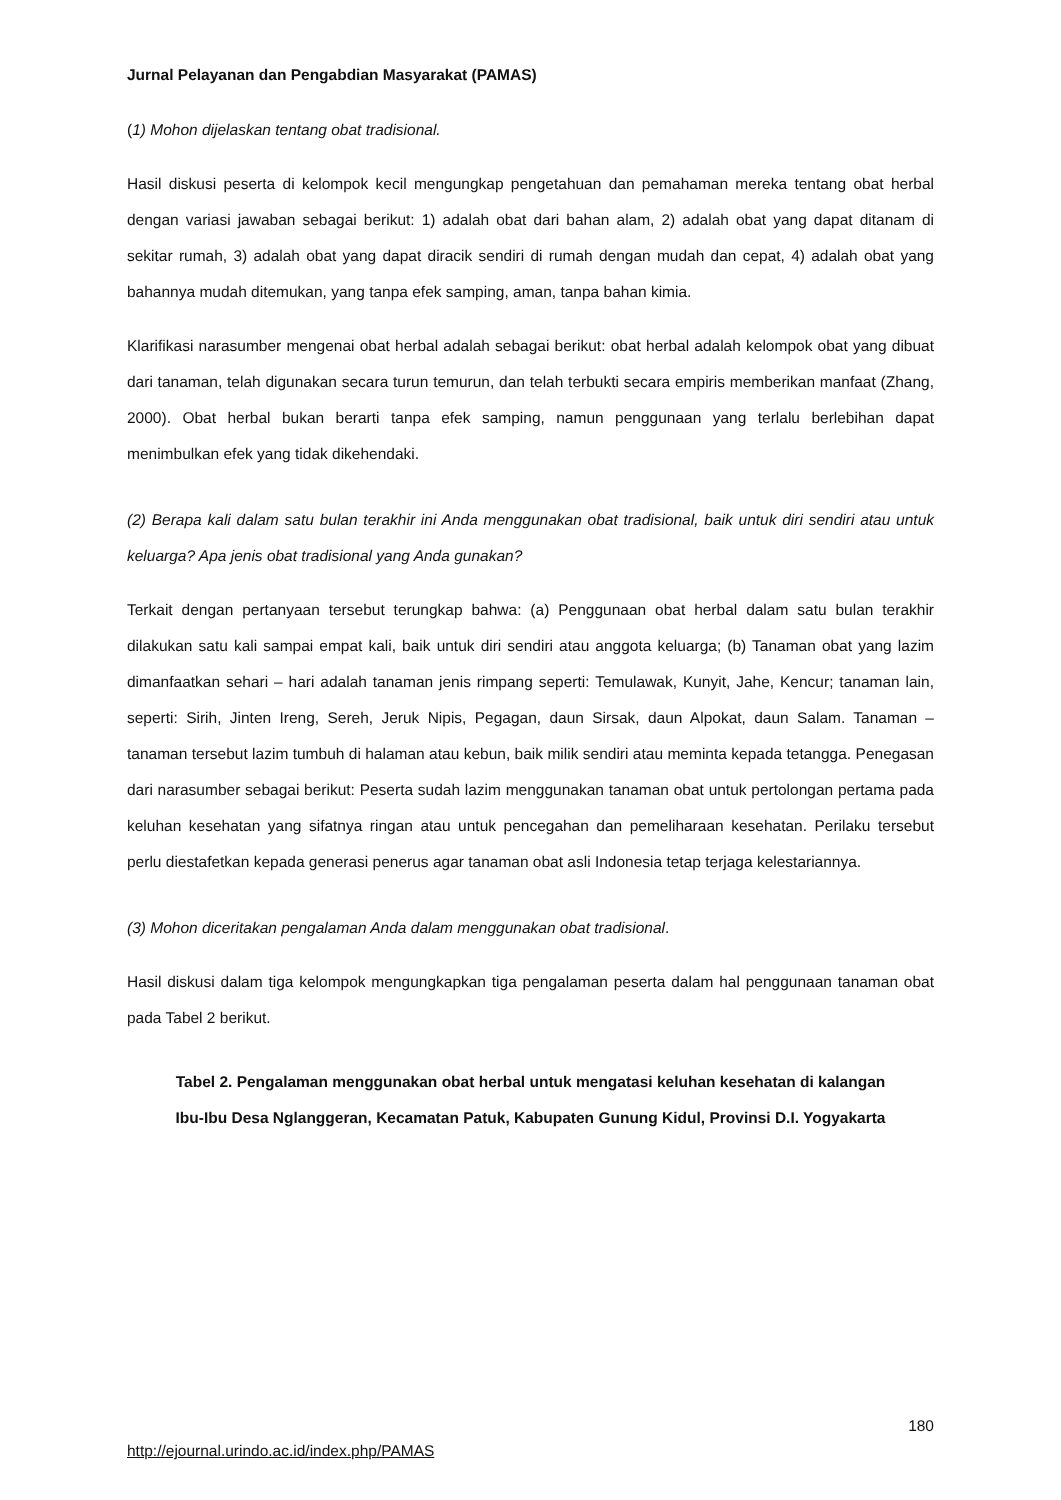Jurnal Pelayanan dan Pengabdian Masyarakat (PAMAS)
(1) Mohon dijelaskan tentang obat tradisional.
Hasil diskusi peserta di kelompok kecil mengungkap pengetahuan dan pemahaman mereka tentang obat herbal dengan variasi jawaban sebagai berikut: 1) adalah obat dari bahan alam, 2) adalah obat yang dapat ditanam di sekitar rumah, 3) adalah obat yang dapat diracik sendiri di rumah dengan mudah dan cepat, 4) adalah obat yang bahannya mudah ditemukan, yang tanpa efek samping, aman, tanpa bahan kimia.
Klarifikasi narasumber mengenai obat herbal adalah sebagai berikut: obat herbal adalah kelompok obat yang dibuat dari tanaman, telah digunakan secara turun temurun, dan telah terbukti secara empiris memberikan manfaat (Zhang, 2000). Obat herbal bukan berarti tanpa efek samping, namun penggunaan yang terlalu berlebihan dapat menimbulkan efek yang tidak dikehendaki.
(2) Berapa kali dalam satu bulan terakhir ini Anda menggunakan obat tradisional, baik untuk diri sendiri atau untuk keluarga? Apa jenis obat tradisional yang Anda gunakan?
Terkait dengan pertanyaan tersebut terungkap bahwa: (a) Penggunaan obat herbal dalam satu bulan terakhir dilakukan satu kali sampai empat kali, baik untuk diri sendiri atau anggota keluarga; (b) Tanaman obat yang lazim dimanfaatkan sehari – hari adalah tanaman jenis rimpang seperti: Temulawak, Kunyit, Jahe, Kencur; tanaman lain, seperti: Sirih, Jinten Ireng, Sereh, Jeruk Nipis, Pegagan, daun Sirsak, daun Alpokat, daun Salam. Tanaman – tanaman tersebut lazim tumbuh di halaman atau kebun, baik milik sendiri atau meminta kepada tetangga. Penegasan dari narasumber sebagai berikut: Peserta sudah lazim menggunakan tanaman obat untuk pertolongan pertama pada keluhan kesehatan yang sifatnya ringan atau untuk pencegahan dan pemeliharaan kesehatan. Perilaku tersebut perlu diestafetkan kepada generasi penerus agar tanaman obat asli Indonesia tetap terjaga kelestariannya.
(3) Mohon diceritakan pengalaman Anda dalam menggunakan obat tradisional.
Hasil diskusi dalam tiga kelompok mengungkapkan tiga pengalaman peserta dalam hal penggunaan tanaman obat pada Tabel 2 berikut.
Tabel 2. Pengalaman menggunakan obat herbal untuk mengatasi keluhan kesehatan di kalangan
Ibu-Ibu Desa Nglanggeran, Kecamatan Patuk, Kabupaten Gunung Kidul, Provinsi D.I. Yogyakarta
180
http://ejournal.urindo.ac.id/index.php/PAMAS